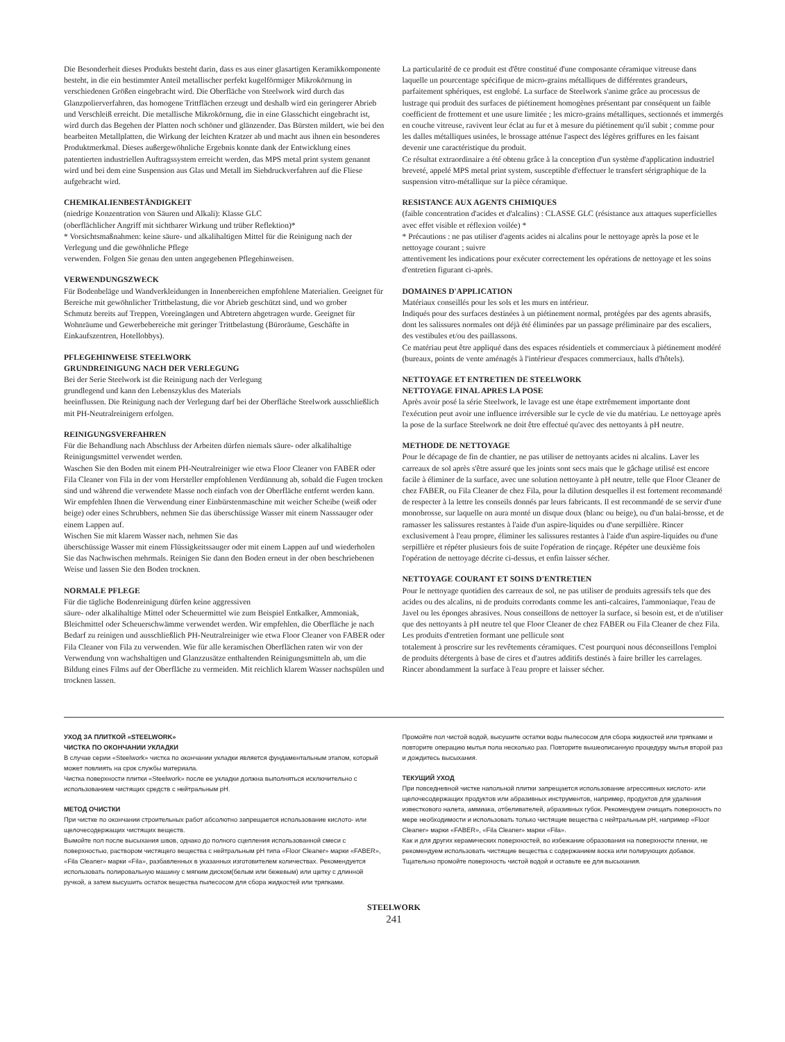Die Besonderheit dieses Produkts besteht darin, dass es aus einer glasartigen Keramikkomponente besteht, in die ein bestimmter Anteil metallischer perfekt kugelförmiger Mikrokörnung in verschiedenen Größen eingebracht wird. Die Oberfläche von Steelwork wird durch das Glanzpolierverfahren, das homogene Trittflächen erzeugt und deshalb wird ein geringerer Abrieb und Verschleiß erreicht. Die metallische Mikrokörnung, die in eine Glasschicht eingebracht ist, wird durch das Begehen der Platten noch schöner und glänzender. Das Bürsten mildert, wie bei den bearbeiten Metallplatten, die Wirkung der leichten Kratzer ab und macht aus ihnen ein besonderes Produktmerkmal. Dieses außergewöhnliche Ergebnis konnte dank der Entwicklung eines patentierten industriellen Auftragssystem erreicht werden, das MPS metal print system genannt wird und bei dem eine Suspension aus Glas und Metall im Siebdruckverfahren auf die Fliese aufgebracht wird.
CHEMIKALIENBESTÄNDIGKEIT
(niedrige Konzentration von Säuren und Alkali): Klasse GLC
(oberflächlicher Angriff mit sichtbarer Wirkung und trüber Reflektion)*
* Vorsichtsmaßnahmen: keine säure- und alkalihaltigen Mittel für die Reinigung nach der Verlegung und die gewöhnliche Pflege
verwenden. Folgen Sie genau den unten angegebenen Pflegehinweisen.
VERWENDUNGSZWECK
Für Bodenbeläge und Wandverkleidungen in Innenbereichen empfohlene Materialien. Geeignet für Bereiche mit gewöhnlicher Trittbelastung, die vor Abrieb geschützt sind, und wo grober
Schmutz bereits auf Treppen, Voreingängen und Abtretern abgetragen wurde. Geeignet für Wohnräume und Gewerbebereiche mit geringer Trittbelastung (Büroräume, Geschäfte in
Einkaufszentren, Hotellobbys).
PFLEGEHINWEISE STEELWORK
GRUNDREINIGUNG NACH DER VERLEGUNG
Bei der Serie Steelwork ist die Reinigung nach der Verlegung
grundlegend und kann den Lebenszyklus des Materials
beeinflussen. Die Reinigung nach der Verlegung darf bei der Oberfläche Steelwork ausschließlich mit PH-Neutralreinigern erfolgen.
REINIGUNGSVERFAHREN
Für die Behandlung nach Abschluss der Arbeiten dürfen niemals säure- oder alkalihaltige Reinigungsmittel verwendet werden.
Waschen Sie den Boden mit einem PH-Neutralreiniger wie etwa Floor Cleaner von FABER oder Fila Cleaner von Fila in der vom Hersteller empfohlenen Verdünnung ab, sobald die Fugen trocken sind und während die verwendete Masse noch einfach von der Oberfläche entfernt werden kann. Wir empfehlen Ihnen die Verwendung einer Einbürstenmaschine mit weicher Scheibe (weiß oder beige) oder eines Schrubbers, nehmen Sie das überschüssige Wasser mit einem Nasssauger oder einem Lappen auf.
Wischen Sie mit klarem Wasser nach, nehmen Sie das
überschüssige Wasser mit einem Flüssigkeitssauger oder mit einem Lappen auf und wiederholen Sie das Nachwischen mehrmals. Reinigen Sie dann den Boden erneut in der oben beschriebenen Weise und lassen Sie den Boden trocknen.
NORMALE PFLEGE
Für die tägliche Bodenreinigung dürfen keine aggressiven
säure- oder alkalihaltige Mittel oder Scheuermittel wie zum Beispiel Entkalker, Ammoniak, Bleichmittel oder Scheuerschwämme verwendet werden. Wir empfehlen, die Oberfläche je nach Bedarf zu reinigen und ausschließlich PH-Neutralreiniger wie etwa Floor Cleaner von FABER oder Fila Cleaner von Fila zu verwenden. Wie für alle keramischen Oberflächen raten wir von der Verwendung von wachshaltigen und Glanzzusätze enthaltenden Reinigungsmitteln ab, um die Bildung eines Films auf der Oberfläche zu vermeiden. Mit reichlich klarem Wasser nachspülen und trocknen lassen.
La particularité de ce produit est d'être constitué d'une composante céramique vitreuse dans laquelle un pourcentage spécifique de micro-grains métalliques de différentes grandeurs, parfaitement sphériques, est englobé. La surface de Steelwork s'anime grâce au processus de lustrage qui produit des surfaces de piétinement homogènes présentant par conséquent un faible coefficient de frottement et une usure limitée ; les micro-grains métalliques, sectionnés et immergés en couche vitreuse, ravivent leur éclat au fur et à mesure du piétinement qu'il subit ; comme pour les dalles métalliques usinées, le brossage atténue l'aspect des légères griffures en les faisant devenir une caractéristique du produit.
Ce résultat extraordinaire a été obtenu grâce à la conception d'un système d'application industriel breveté, appelé MPS metal print system, susceptible d'effectuer le transfert sérigraphique de la suspension vitro-métallique sur la pièce céramique.
RESISTANCE AUX AGENTS CHIMIQUES
(faible concentration d'acides et d'alcalins) : CLASSE GLC (résistance aux attaques superficielles avec effet visible et réflexion voilée) *
* Précautions : ne pas utiliser d'agents acides ni alcalins pour le nettoyage après la pose et le nettoyage courant ; suivre
attentivement les indications pour exécuter correctement les opérations de nettoyage et les soins d'entretien figurant ci-après.
DOMAINES D'APPLICATION
Matériaux conseillés pour les sols et les murs en intérieur.
Indiqués pour des surfaces destinées à un piétinement normal, protégées par des agents abrasifs, dont les salissures normales ont déjà été éliminées par un passage préliminaire par des escaliers, des vestibules et/ou des paillassons.
Ce matériau peut être appliqué dans des espaces résidentiels et commerciaux à piétinement modéré (bureaux, points de vente aménagés à l'intérieur d'espaces commerciaux, halls d'hôtels).
NETTOYAGE ET ENTRETIEN DE STEELWORK
NETTOYAGE FINAL APRES LA POSE
Après avoir posé la série Steelwork, le lavage est une étape extrêmement importante dont l'exécution peut avoir une influence irréversible sur le cycle de vie du matériau. Le nettoyage après la pose de la surface Steelwork ne doit être effectué qu'avec des nettoyants à pH neutre.
METHODE DE NETTOYAGE
Pour le décapage de fin de chantier, ne pas utiliser de nettoyants acides ni alcalins. Laver les carreaux de sol après s'être assuré que les joints sont secs mais que le gâchage utilisé est encore facile à éliminer de la surface, avec une solution nettoyante à pH neutre, telle que Floor Cleaner de chez FABER, ou Fila Cleaner de chez Fila, pour la dilution desquelles il est fortement recommandé de respecter à la lettre les conseils donnés par leurs fabricants. Il est recommandé de se servir d'une monobrosse, sur laquelle on aura monté un disque doux (blanc ou beige), ou d'un balai-brosse, et de ramasser les salissures restantes à l'aide d'un aspire-liquides ou d'une serpillière. Rincer exclusivement à l'eau propre, éliminer les salissures restantes à l'aide d'un aspire-liquides ou d'une serpillière et répéter plusieurs fois de suite l'opération de rinçage. Répéter une deuxième fois l'opération de nettoyage décrite ci-dessus, et enfin laisser sécher.
NETTOYAGE COURANT ET SOINS D'ENTRETIEN
Pour le nettoyage quotidien des carreaux de sol, ne pas utiliser de produits agressifs tels que des acides ou des alcalins, ni de produits corrodants comme les anti-calcaires, l'ammoniaque, l'eau de Javel ou les éponges abrasives. Nous conseillons de nettoyer la surface, si besoin est, et de n'utiliser que des nettoyants à pH neutre tel que Floor Cleaner de chez FABER ou Fila Cleaner de chez Fila.
Les produits d'entretien formant une pellicule sont
totalement à proscrire sur les revêtements céramiques. C'est pourquoi nous déconseillons l'emploi de produits détergents à base de cires et d'autres additifs destinés à faire briller les carrelages.
Rincer abondamment la surface à l'eau propre et laisser sécher.
УХОД ЗА ПЛИТКОЙ «STEELWORK»
ЧИСТКА ПО ОКОНЧАНИИ УКЛАДКИ
В случае серии «Steelwork» чистка по окончании укладки является фундаментальным этапом, который может повлиять на срок службы материала.
Чистка поверхности плитки «Steelwork» после ее укладки должна выполняться исключительно с использованием чистящих средств с нейтральным pH.
МЕТОД ОЧИСТКИ
При чистке по окончании строительных работ абсолютно запрещается использование кислото- или щелочесодержащих чистящих веществ.
Вымойте пол после высыхания швов, однако до полного сцепления использованной смеси с поверхностью, раствором чистящего вещества с нейтральным pH типа «Floor Cleaner» марки «FABER», «Fila Cleaner» марки «Fila», разбавленных в указанных изготовителем количествах. Рекомендуется использовать полировальную машину с мягким диском(белым или бежевым) или щетку с длинной ручкой, а затем высушить остаток вещества пылесосом для сбора жидкостей или тряпками.
Промойте пол чистой водой, высушите остатки воды пылесосом для сбора жидкостей или тряпками и повторите операцию мытья пола несколько раз. Повторите вышеописанную процедуру мытья второй раз и дождитесь высыхания.
ТЕКУЩИЙ УХОД
При повседневной чистке напольной плитки запрещается использование агрессивных кислото- или щелочесодержащих продуктов или абразивных инструментов, например, продуктов для удаления известкового налета, аммиака, отбеливателей, абразивных губок. Рекомендуем очищать поверхность по мере необходимости и использовать только чистящие вещества с нейтральным pH, например «Floor Cleaner» марки «FABER», «Fila Cleaner» марки «Fila».
Как и для других керамических поверхностей, во избежание образования на поверхности пленки, не рекомендуем использовать чистящие вещества с содержанием воска или полирующих добавок.
Тщательно промойте поверхность чистой водой и оставьте ее для высыхания.
STEELWORK
241